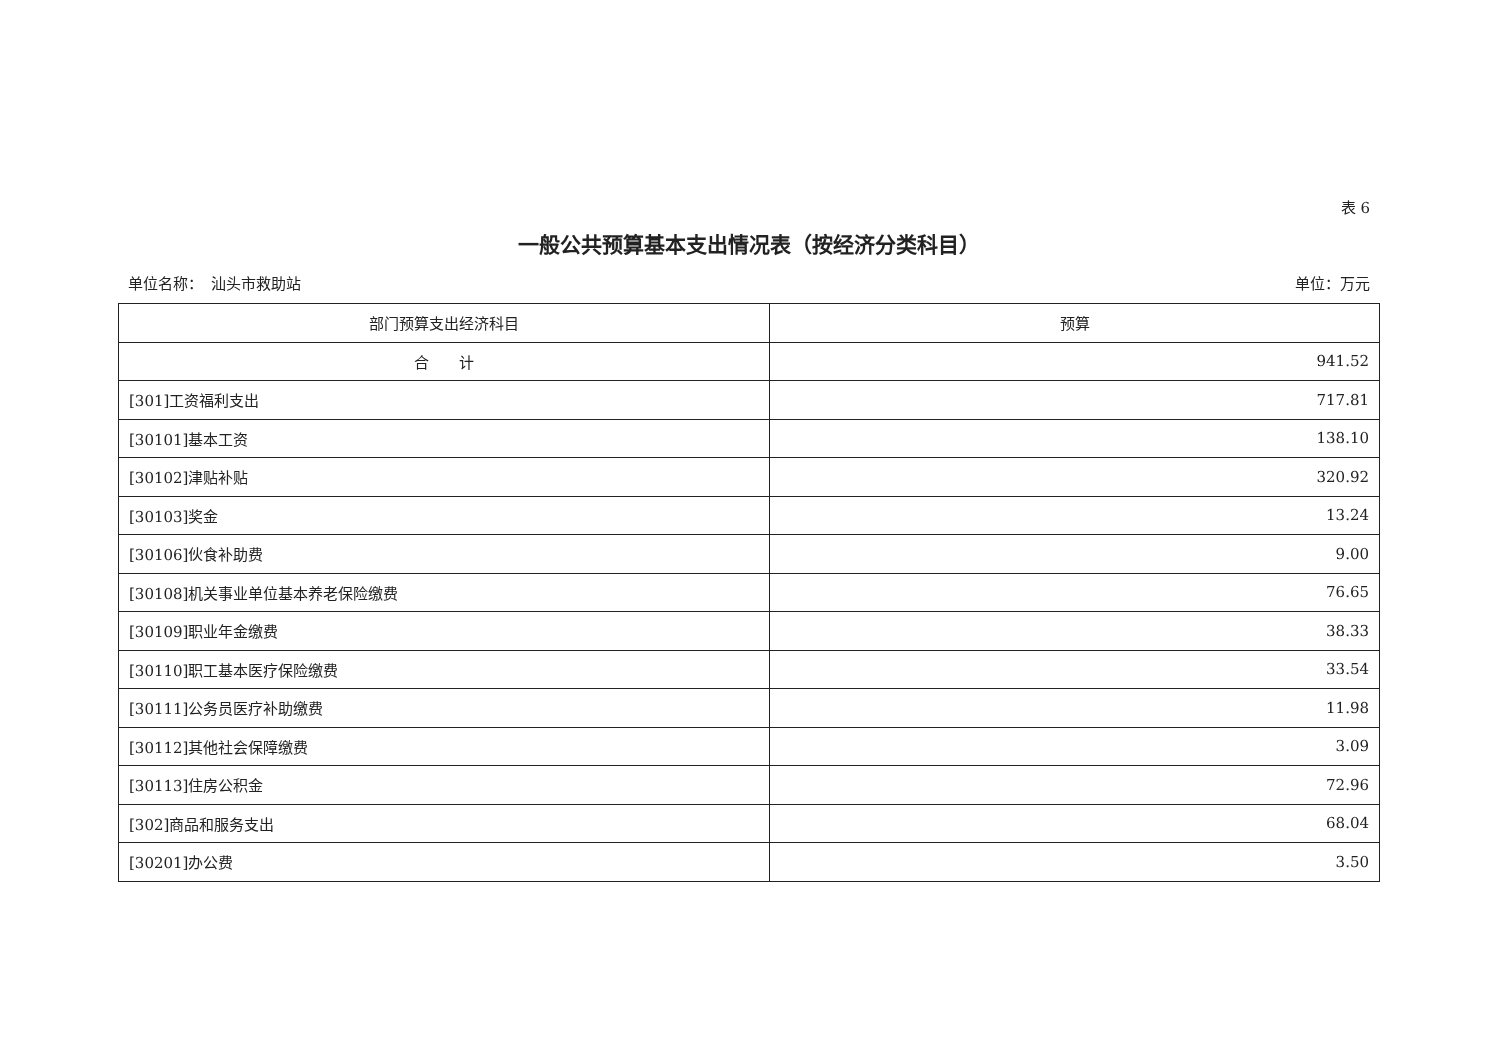表 6
一般公共预算基本支出情况表（按经济分类科目）
单位名称：　汕头市救助站 单位：万元
| 部门预算支出经济科目 | 预算 |
| --- | --- |
| 合 计 | 941.52 |
| [301]工资福利支出 | 717.81 |
| [30101]基本工资 | 138.10 |
| [30102]津贴补贴 | 320.92 |
| [30103]奖金 | 13.24 |
| [30106]伙食补助费 | 9.00 |
| [30108]机关事业单位基本养老保险缴费 | 76.65 |
| [30109]职业年金缴费 | 38.33 |
| [30110]职工基本医疗保险缴费 | 33.54 |
| [30111]公务员医疗补助缴费 | 11.98 |
| [30112]其他社会保障缴费 | 3.09 |
| [30113]住房公积金 | 72.96 |
| [302]商品和服务支出 | 68.04 |
| [30201]办公费 | 3.50 |